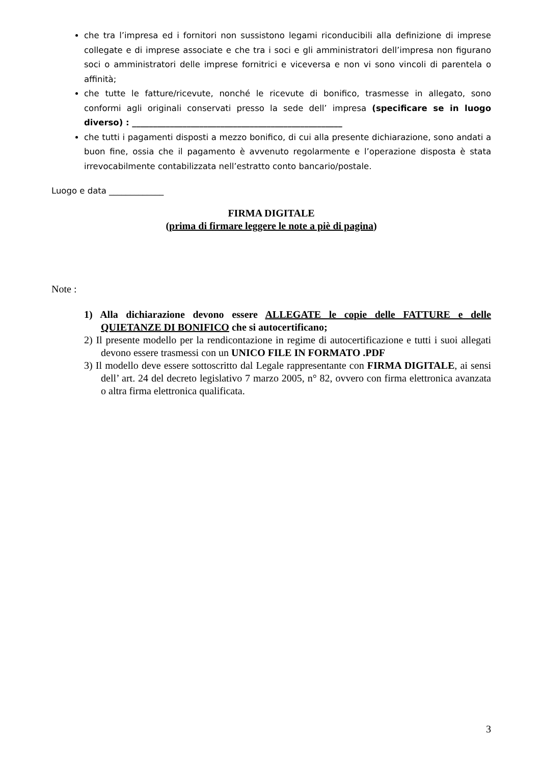che tra l’impresa ed i fornitori non sussistono legami riconducibili alla definizione di imprese collegate e di imprese associate e che tra i soci e gli amministratori dell’impresa non figurano soci o amministratori delle imprese fornitrici e viceversa e non vi sono vincoli di parentela o affinità;
che tutte le fatture/ricevute, nonché le ricevute di bonifico, trasmesse in allegato, sono conformi agli originali conservati presso la sede dell’ impresa (specificare se in luogo diverso) : __________________________________________________
che tutti i pagamenti disposti a mezzo bonifico, di cui alla presente dichiarazione, sono andati a buon fine, ossia che il pagamento è avvenuto regolarmente e l’operazione disposta è stata irrevocabilmente contabilizzata nell’estratto conto bancario/postale.
Luogo e data _____________
FIRMA DIGITALE
(prima di firmare leggere le note a piè di pagina)
Note :
1) Alla dichiarazione devono essere ALLEGATE le copie delle FATTURE e delle QUIETANZE DI BONIFICO che si autocertificano;
2) Il presente modello per la rendicontazione in regime di autocertificazione e tutti i suoi allegati devono essere trasmessi con un UNICO FILE IN FORMATO .PDF
3) Il modello deve essere sottoscritto dal Legale rappresentante con FIRMA DIGITALE, ai sensi dell’ art. 24 del decreto legislativo 7 marzo 2005, n° 82, ovvero con firma elettronica avanzata o altra firma elettronica qualificata.
3